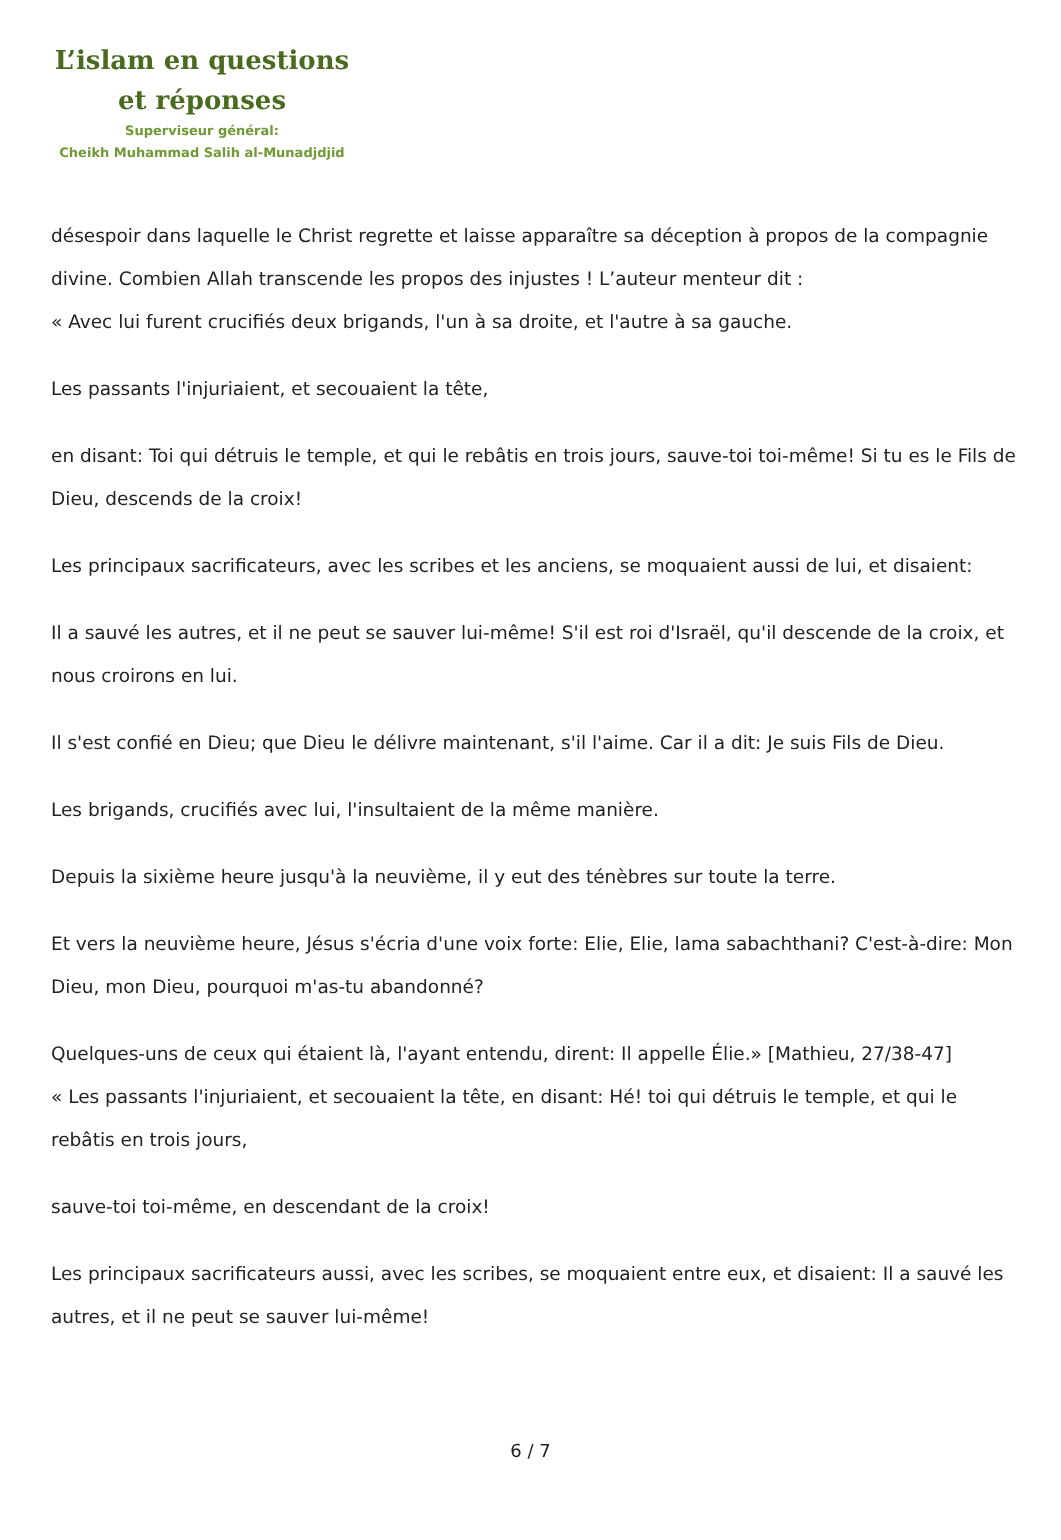L’islam en questions
et réponses
Superviseur général:
Cheikh Muhammad Salih al-Munadjdjid
désespoir dans laquelle le Christ regrette et laisse apparaître sa déception à propos de la compagnie divine. Combien Allah transcende les propos des injustes ! L’auteur menteur dit :
« Avec lui furent crucifiés deux brigands, l'un à sa droite, et l'autre à sa gauche.
Les passants l'injuriaient, et secouaient la tête,
en disant: Toi qui détruis le temple, et qui le rebâtis en trois jours, sauve-toi toi-même! Si tu es le Fils de Dieu, descends de la croix!
Les principaux sacrificateurs, avec les scribes et les anciens, se moquaient aussi de lui, et disaient:
Il a sauvé les autres, et il ne peut se sauver lui-même! S'il est roi d'Israël, qu'il descende de la croix, et nous croirons en lui.
Il s'est confié en Dieu; que Dieu le délivre maintenant, s'il l'aime. Car il a dit: Je suis Fils de Dieu.
Les brigands, crucifiés avec lui, l'insultaient de la même manière.
Depuis la sixième heure jusqu'à la neuvième, il y eut des ténèbres sur toute la terre.
Et vers la neuvième heure, Jésus s'écria d'une voix forte: Elie, Elie, lama sabachthani? C'est-à-dire: Mon Dieu, mon Dieu, pourquoi m'as-tu abandonné?
Quelques-uns de ceux qui étaient là, l'ayant entendu, dirent: Il appelle Élie.» [Mathieu, 27/38-47]
« Les passants l'injuriaient, et secouaient la tête, en disant: Hé! toi qui détruis le temple, et qui le rebâtis en trois jours,
sauve-toi toi-même, en descendant de la croix!
Les principaux sacrificateurs aussi, avec les scribes, se moquaient entre eux, et disaient: Il a sauvé les autres, et il ne peut se sauver lui-même!
6 / 7